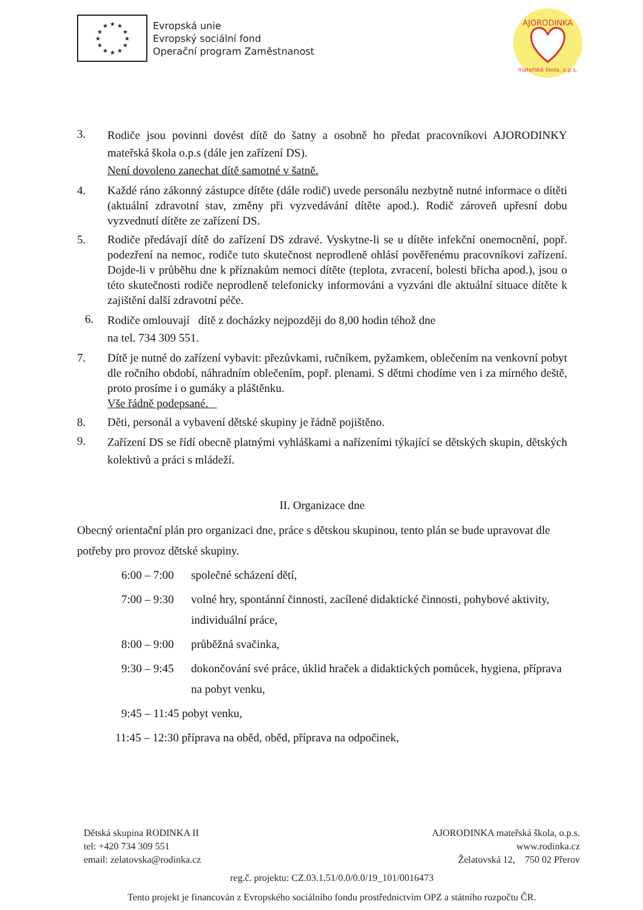★
★
★
★
★
★
★
★
★
★
★
★
Evropská unie
Evropský sociální fond
Operační program Zaměstnanost
AJORODINKA
mateřská škola, o.p.s.
3.
Rodiče jsou povinni dovést dítě do šatny a osobně ho předat pracovníkovi AJORODINKY mateřská škola o.p.s (dále jen zařízení DS).
Není dovoleno zanechat dítě samotné v šatně.
4. Každé ráno zákonný zástupce dítěte (dále rodič) uvede personálu nezbytně nutné informace o dítěti (aktuální zdravotní stav, změny při vyzvedávání dítěte apod.). Rodič zároveň upřesní dobu vyzvednutí dítěte ze zařízení DS.
5. Rodiče předávají dítě do zařízení DS zdravé. Vyskytne-li se u dítěte infekční onemocnění, popř. podezření na nemoc, rodiče tuto skutečnost neprodleně ohlásí pověřenému pracovníkovi zařízení. Dojde-li v průběhu dne k příznakům nemoci dítěte (teplota, zvracení, bolesti břicha apod.), jsou o této skutečnosti rodiče neprodleně telefonicky informováni a vyzváni dle aktuální situace dítěte k zajištění další zdravotní péče.
6.
Rodiče omlouvají dítě z docházky nejpozději do 8,00 hodin téhož dne
na tel. 734 309 551.
7. Dítě je nutné do zařízení vybavit: přezůvkami, ručníkem, pyžamkem, oblečením na venkovní pobyt dle ročního období, náhradním oblečením, popř. plenami. S dětmi chodíme ven i za mírného deště, proto prosíme i o gumáky a pláštěnku.
Vše řádně podepsané.
8. Děti, personál a vybavení dětské skupiny je řádně pojištěno.
9.
Zařízení DS se řídí obecně platnými vyhláškami a nařízeními týkající se dětských skupin, dětských kolektivů a práci s mládeží.
II. Organizace dne
Obecný orientační plán pro organizaci dne, práce s dětskou skupinou, tento plán se bude upravovat dle potřeby pro provoz dětské skupiny.
6:00 – 7:00
společné scházení dětí,
7:00 – 9:30
volné hry, spontánní činnosti, zacílené didaktické činnosti, pohybové aktivity, individuální práce,
8:00 – 9:00
průběžná svačinka,
9:30 – 9:45
dokončování své práce, úklid hraček a didaktických pomůcek, hygiena, příprava na pobyt venku,
9:45 – 11:45 pobyt venku,
11:45 – 12:30 příprava na oběd, oběd, příprava na odpočinek,
Dětská skupina RODINKA II
tel: +420 734 309 551
email: zelatovska@rodinka.cz
AJORODINKA mateřská škola, o.p.s.
www.rodinka.cz
Želatovská 12, 750 02 Přerov
reg.č. projektu: CZ.03.1.51/0.0/0.0/19_101/0016473
Tento projekt je financován z Evropského sociálního fondu prostřednictvím OPZ a státního rozpočtu ČR.